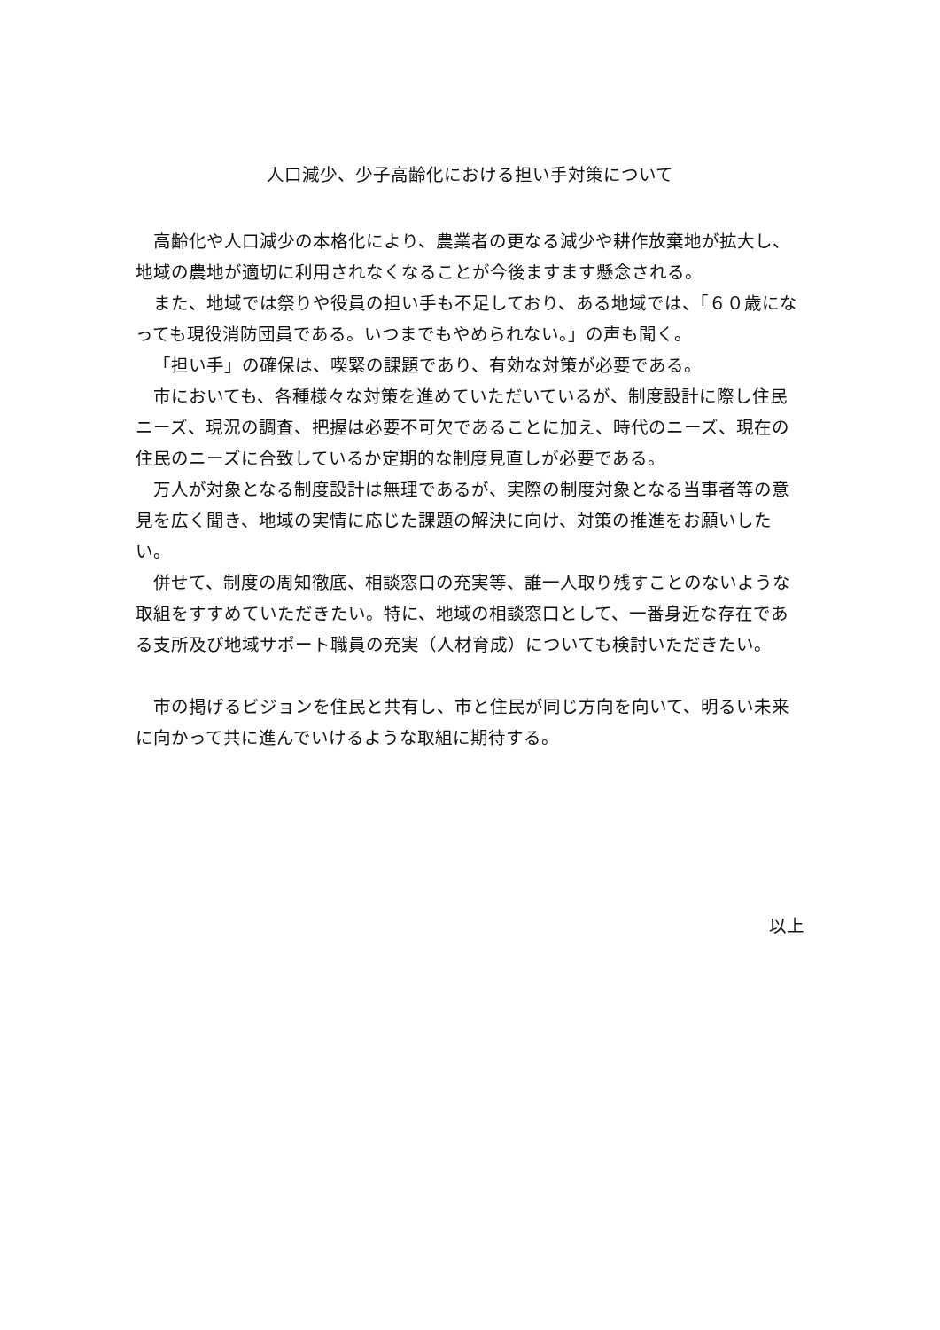人口減少、少子高齢化における担い手対策について
高齢化や人口減少の本格化により、農業者の更なる減少や耕作放棄地が拡大し、地域の農地が適切に利用されなくなることが今後ますます懸念される。
また、地域では祭りや役員の担い手も不足しており、ある地域では、「６０歳になっても現役消防団員である。いつまでもやめられない。」の声も聞く。
「担い手」の確保は、喫緊の課題であり、有効な対策が必要である。
市においても、各種様々な対策を進めていただいているが、制度設計に際し住民ニーズ、現況の調査、把握は必要不可欠であることに加え、時代のニーズ、現在の住民のニーズに合致しているか定期的な制度見直しが必要である。
万人が対象となる制度設計は無理であるが、実際の制度対象となる当事者等の意見を広く聞き、地域の実情に応じた課題の解決に向け、対策の推進をお願いしたい。
併せて、制度の周知徹底、相談窓口の充実等、誰一人取り残すことのないような取組をすすめていただきたい。特に、地域の相談窓口として、一番身近な存在である支所及び地域サポート職員の充実（人材育成）についても検討いただきたい。
市の掲げるビジョンを住民と共有し、市と住民が同じ方向を向いて、明るい未来に向かって共に進んでいけるような取組に期待する。
以上